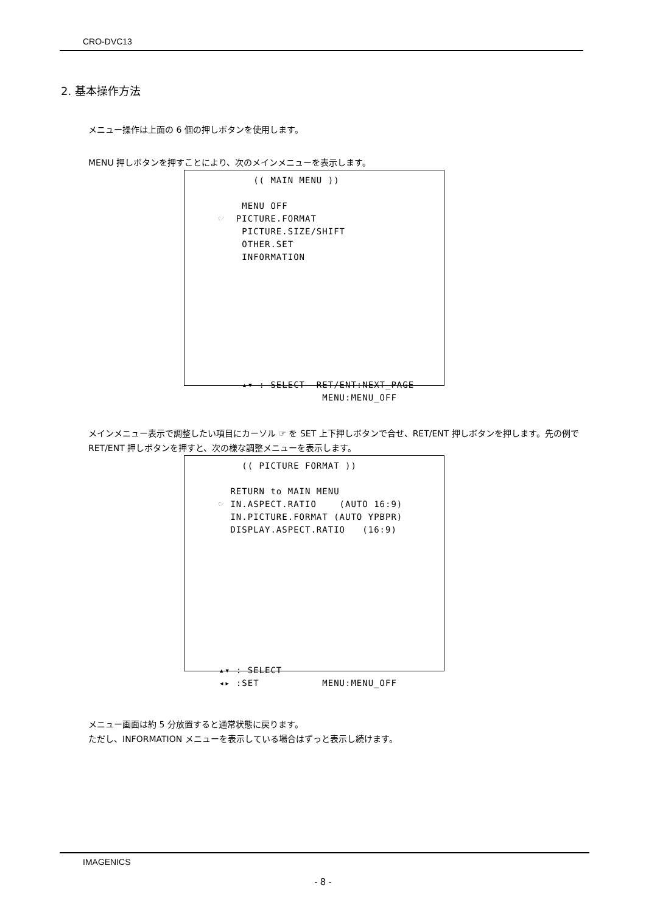CRO-DVC13
2. 基本操作方法
メニュー操作は上面の 6 個の押しボタンを使用します。
MENU 押しボタンを押すことにより、次のメインメニューを表示します。
(( MAIN MENU )) MENU OFF ☞ PICTURE.FORMAT PICTURE.SIZE/SHIFT OTHER.SET INFORMATION ▴▾ : SELECT RET/ENT:NEXT_PAGE MENU:MENU_OFF
メインメニュー表示で調整したい項目にカーソル ☞ を SET 上下押しボタンで合せ、RET/ENT 押しボタンを押します。先の例で RET/ENT 押しボタンを押すと、次の様な調整メニューを表示します。
(( PICTURE FORMAT )) RETURN to MAIN MENU ☞ IN.ASPECT.RATIO (AUTO 16:9) IN.PICTURE.FORMAT (AUTO YPBPR) DISPLAY.ASPECT.RATIO (16:9) ▴▾ : SELECT ◂▸ :SET MENU:MENU_OFF
メニュー画面は約 5 分放置すると通常状態に戻ります。
ただし、INFORMATION メニューを表示している場合はずっと表示し続けます。
IMAGENICS
- 8 -